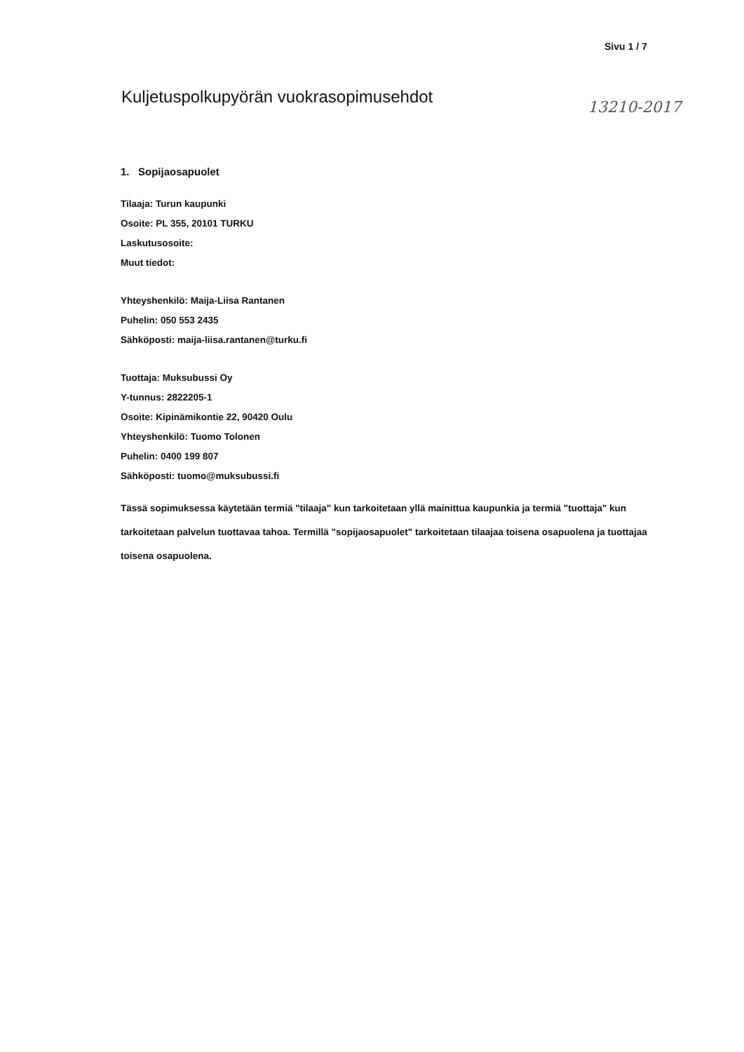Sivu 1 / 7
Kuljetuspolkupyörän vuokrasopimusehdot
13210-2017
1. Sopijaosapuolet
Tilaaja: Turun kaupunki
Osoite: PL 355, 20101 TURKU
Laskutusosoite:
Muut tiedot:
Yhteyshenkilö: Maija-Liisa Rantanen
Puhelin: 050 553 2435
Sähköposti: maija-liisa.rantanen@turku.fi
Tuottaja: Muksubussi Oy
Y-tunnus: 2822205-1
Osoite: Kipinämikontie 22, 90420 Oulu
Yhteyshenkilö: Tuomo Tolonen
Puhelin: 0400 199 807
Sähköposti: tuomo@muksubussi.fi
Tässä sopimuksessa käytetään termiä "tilaaja" kun tarkoitetaan yllä mainittua kaupunkia ja termiä "tuottaja" kun tarkoitetaan palvelun tuottavaa tahoa. Termillä "sopijaosapuolet" tarkoitetaan tilaajaa toisena osapuolena ja tuottajaa toisena osapuolena.